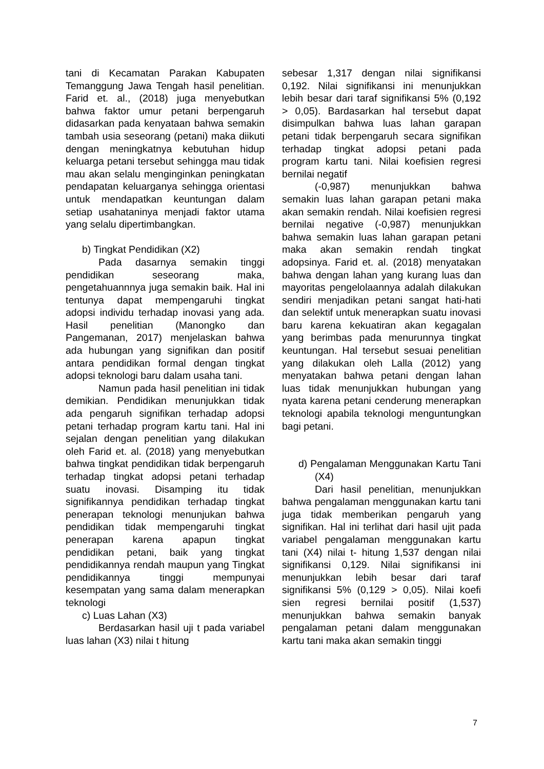tani di Kecamatan Parakan Kabupaten Temanggung Jawa Tengah hasil penelitian. Farid et. al., (2018) juga menyebutkan bahwa faktor umur petani berpengaruh didasarkan pada kenyataan bahwa semakin tambah usia seseorang (petani) maka diikuti dengan meningkatnya kebutuhan hidup keluarga petani tersebut sehingga mau tidak mau akan selalu menginginkan peningkatan pendapatan keluarganya sehingga orientasi untuk mendapatkan keuntungan dalam setiap usahataninya menjadi faktor utama yang selalu dipertimbangkan.
b) Tingkat Pendidikan (X2)
Pada dasarnya semakin tinggi pendidikan seseorang maka, pengetahuannnya juga semakin baik. Hal ini tentunya dapat mempengaruhi tingkat adopsi individu terhadap inovasi yang ada. Hasil penelitian (Manongko dan Pangemanan, 2017) menjelaskan bahwa ada hubungan yang signifikan dan positif antara pendidikan formal dengan tingkat adopsi teknologi baru dalam usaha tani.
Namun pada hasil penelitian ini tidak demikian. Pendidikan menunjukkan tidak ada pengaruh signifikan terhadap adopsi petani terhadap program kartu tani. Hal ini sejalan dengan penelitian yang dilakukan oleh Farid et. al. (2018) yang menyebutkan bahwa tingkat pendidikan tidak berpengaruh terhadap tingkat adopsi petani terhadap suatu inovasi. Disamping itu tidak signifikannya pendidikan terhadap tingkat penerapan teknologi menunjukan bahwa pendidikan tidak mempengaruhi tingkat penerapan karena apapun tingkat pendidikan petani, baik yang tingkat pendidikannya rendah maupun yang Tingkat pendidikannya tinggi mempunyai kesempatan yang sama dalam menerapkan teknologi
c) Luas Lahan (X3)
Berdasarkan hasil uji t pada variabel luas lahan (X3) nilai t hitung
sebesar 1,317 dengan nilai signifikansi 0,192. Nilai signifikansi ini menunjukkan lebih besar dari taraf signifikansi 5% (0,192 > 0,05). Bardasarkan hal tersebut dapat disimpulkan bahwa luas lahan garapan petani tidak berpengaruh secara signifikan terhadap tingkat adopsi petani pada program kartu tani. Nilai koefisien regresi bernilai negatif
(-0,987) menunjukkan bahwa semakin luas lahan garapan petani maka akan semakin rendah. Nilai koefisien regresi bernilai negative (-0,987) menunjukkan bahwa semakin luas lahan garapan petani maka akan semakin rendah tingkat adopsinya. Farid et. al. (2018) menyatakan bahwa dengan lahan yang kurang luas dan mayoritas pengelolaannya adalah dilakukan sendiri menjadikan petani sangat hati-hati dan selektif untuk menerapkan suatu inovasi baru karena kekuatiran akan kegagalan yang berimbas pada menurunnya tingkat keuntungan. Hal tersebut sesuai penelitian yang dilakukan oleh Lalla (2012) yang menyatakan bahwa petani dengan lahan luas tidak menunjukkan hubungan yang nyata karena petani cenderung menerapkan teknologi apabila teknologi menguntungkan bagi petani.
d) Pengalaman Menggunakan Kartu Tani (X4)
Dari hasil penelitian, menunjukkan bahwa pengalaman menggunakan kartu tani juga tidak memberikan pengaruh yang signifikan. Hal ini terlihat dari hasil ujit pada variabel pengalaman menggunakan kartu tani (X4) nilai t- hitung 1,537 dengan nilai signifikansi 0,129. Nilai signifikansi ini menunjukkan lebih besar dari taraf signifikansi 5% (0,129 > 0,05). Nilai koefi sien regresi bernilai positif (1,537) menunjukkan bahwa semakin banyak pengalaman petani dalam menggunakan kartu tani maka akan semakin tinggi
7